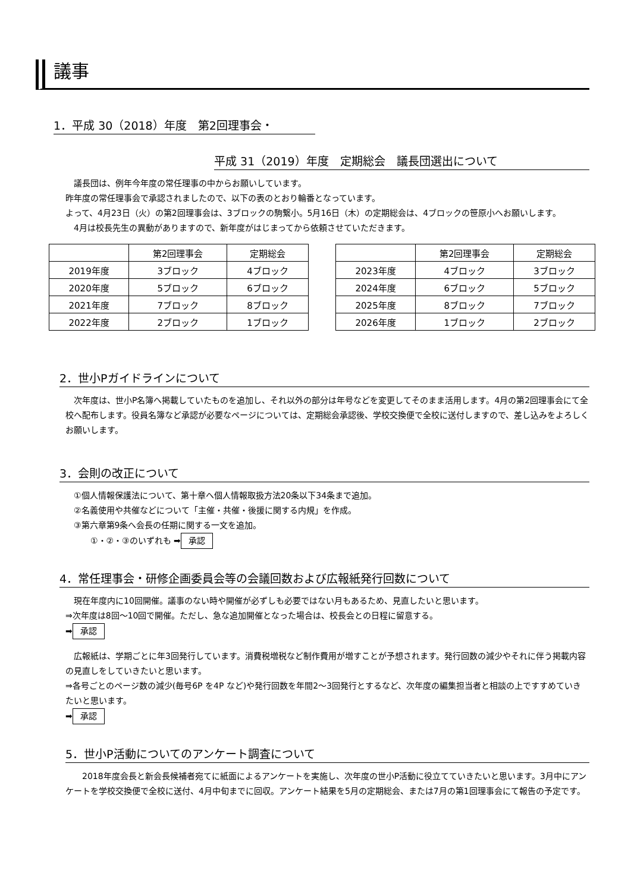議事
1．平成 30（2018）年度　第2回理事会・
平成 31（2019）年度　定期総会　議長団選出について
　議長団は、例年今年度の常任理事の中からお願いしています。
昨年度の常任理事会で承認されましたので、以下の表のとおり輪番となっています。
よって、4月23日（火）の第2回理事会は、3ブロックの駒繋小。5月16日（木）の定期総会は、4ブロックの笹原小へお願いします。
　4月は校長先生の異動がありますので、新年度がはじまってから依頼させていただきます。
| | 第2回理事会 | 定期総会 |
| 2019年度 | 3ブロック | 4ブロック |
| 2020年度 | 5ブロック | 6ブロック |
| 2021年度 | 7ブロック | 8ブロック |
| 2022年度 | 2ブロック | 1ブロック |
| | 第2回理事会 | 定期総会 |
| 2023年度 | 4ブロック | 3ブロック |
| 2024年度 | 6ブロック | 5ブロック |
| 2025年度 | 8ブロック | 7ブロック |
| 2026年度 | 1ブロック | 2ブロック |
2．世小Pガイドラインについて
　次年度は、世小P名簿へ掲載していたものを追加し、それ以外の部分は年号などを変更してそのまま活用します。4月の第2回理事会にて全校へ配布します。役員名簿など承認が必要なページについては、定期総会承認後、学校交換便で全校に送付しますので、差し込みをよろしくお願いします。
3．会則の改正について
　①個人情報保護法について、第十章へ個人情報取扱方法20条以下34条まで追加。
　②名義使用や共催などについて「主催・共催・後援に関する内規」を作成。
　③第六章第9条へ会長の任期に関する一文を追加。
　　　①・②・③のいずれも ➡ 承認
4．常任理事会・研修企画委員会等の会議回数および広報紙発行回数について
　現在年度内に10回開催。議事のない時や開催が必ずしも必要ではない月もあるため、見直したいと思います。
⇒次年度は8回～10回で開催。ただし、急な追加開催となった場合は、校長会との日程に留意する。
➡ 承認
　広報紙は、学期ごとに年3回発行しています。消費税増税など制作費用が増すことが予想されます。発行回数の減少やそれに伴う掲載内容の見直しをしていきたいと思います。
⇒各号ごとのページ数の減少(毎号6P を4P など)や発行回数を年間2～3回発行とするなど、次年度の編集担当者と相談の上ですすめていきたいと思います。
➡ 承認
5．世小P活動についてのアンケート調査について
　　2018年度会長と新会長候補者宛てに紙面によるアンケートを実施し、次年度の世小P活動に役立てていきたいと思います。3月中にアンケートを学校交換便で全校に送付、4月中旬までに回収。アンケート結果を5月の定期総会、または7月の第1回理事会にて報告の予定です。